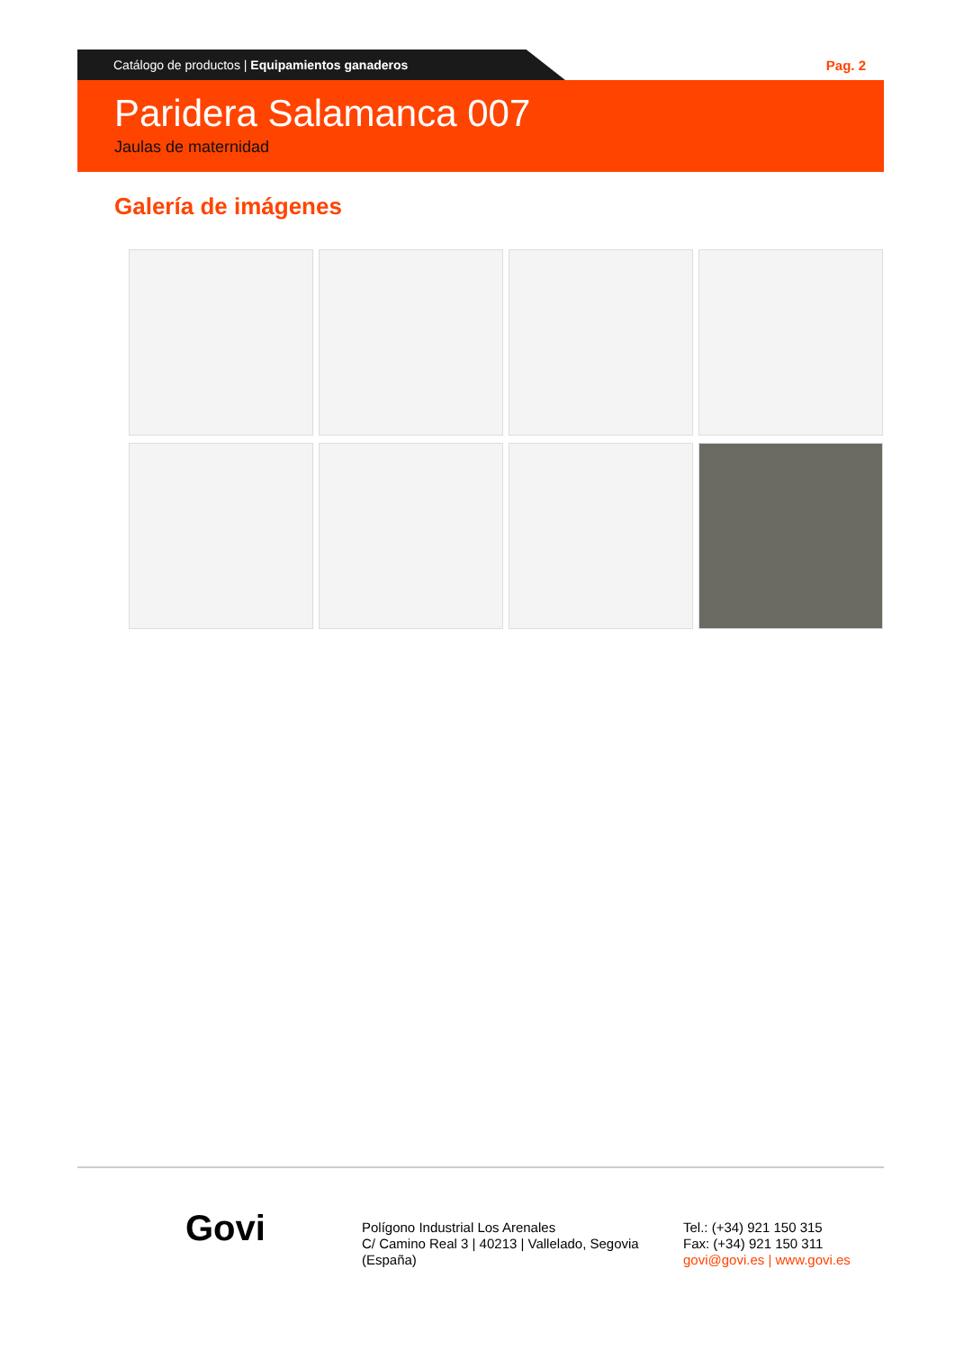Catálogo de productos | Equipamientos ganaderos
Pag. 2
Paridera Salamanca 007
Jaulas de maternidad
Galería de imágenes
Govi
Polígono Industrial Los Arenales
C/ Camino Real 3 | 40213 | Vallelado, Segovia
(España)
Tel.: (+34) 921 150 315
Fax: (+34) 921 150 311
govi@govi.es | www.govi.es